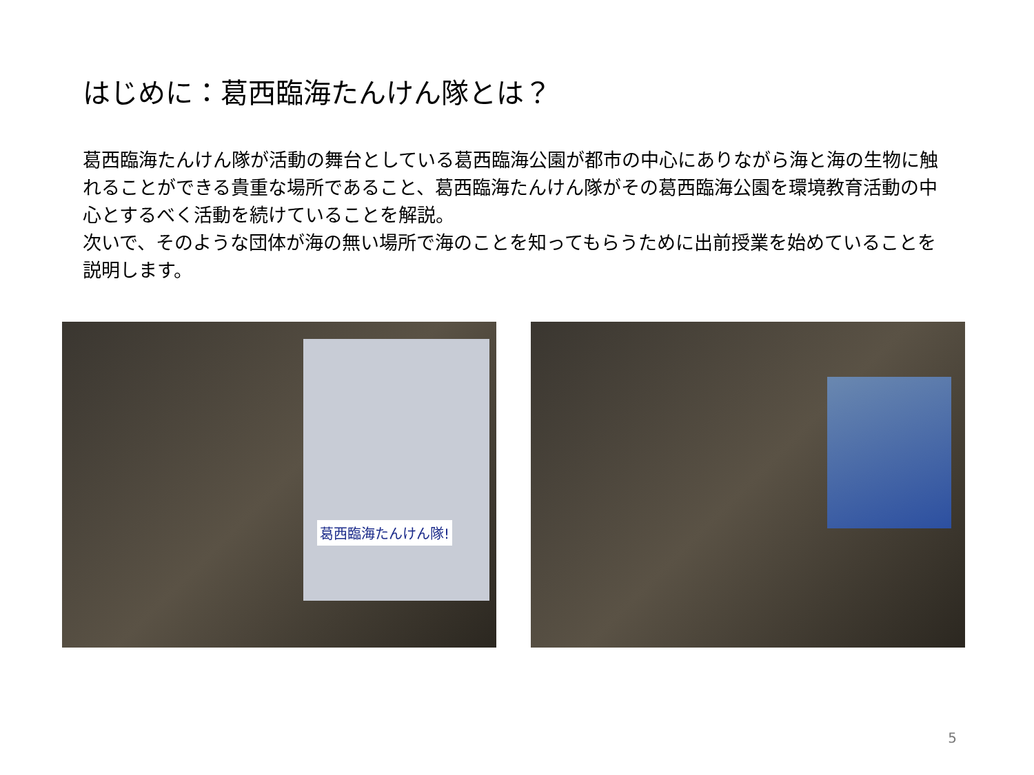はじめに：葛西臨海たんけん隊とは？
葛西臨海たんけん隊が活動の舞台としている葛西臨海公園が都市の中心にありながら海と海の生物に触れることができる貴重な場所であること、葛西臨海たんけん隊がその葛西臨海公園を環境教育活動の中心とするべく活動を続けていることを解説。
次いで、そのような団体が海の無い場所で海のことを知ってもらうために出前授業を始めていることを説明します。
葛西臨海たんけん隊!
5